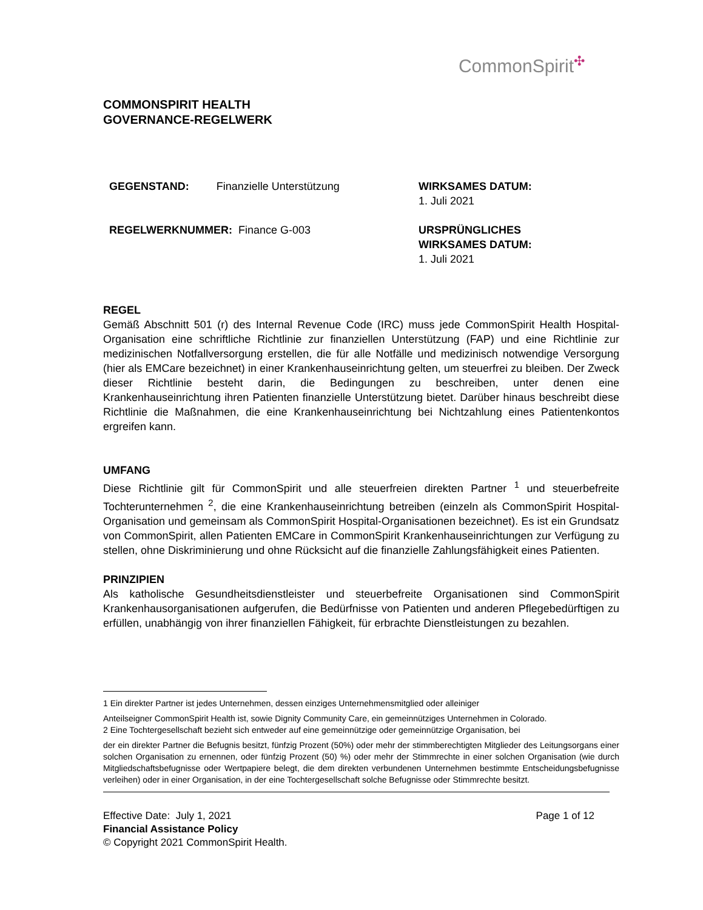CommonSpirit<sup>✣</sup>
COMMONSPIRIT HEALTH
GOVERNANCE-REGELWERK
GEGENSTAND: Finanzielle Unterstützung
WIRKSAMES DATUM:
1. Juli 2021
REGELWERKNUMMER: Finance G-003
URSPRÜNGLICHES
WIRKSAMES DATUM:
1. Juli 2021
REGEL
Gemäß Abschnitt 501 (r) des Internal Revenue Code (IRC) muss jede CommonSpirit Health Hospital-Organisation eine schriftliche Richtlinie zur finanziellen Unterstützung (FAP) und eine Richtlinie zur medizinischen Notfallversorgung erstellen, die für alle Notfälle und medizinisch notwendige Versorgung (hier als EMCare bezeichnet) in einer Krankenhauseinrichtung gelten, um steuerfrei zu bleiben. Der Zweck dieser Richtlinie besteht darin, die Bedingungen zu beschreiben, unter denen eine Krankenhauseinrichtung ihren Patienten finanzielle Unterstützung bietet. Darüber hinaus beschreibt diese Richtlinie die Maßnahmen, die eine Krankenhauseinrichtung bei Nichtzahlung eines Patientenkontos ergreifen kann.
UMFANG
Diese Richtlinie gilt für CommonSpirit und alle steuerfreien direkten Partner <sup>1</sup> und steuerbefreite Tochterunternehmen <sup>2</sup>, die eine Krankenhauseinrichtung betreiben (einzeln als CommonSpirit Hospital-Organisation und gemeinsam als CommonSpirit Hospital-Organisationen bezeichnet). Es ist ein Grundsatz von CommonSpirit, allen Patienten EMCare in CommonSpirit Krankenhauseinrichtungen zur Verfügung zu stellen, ohne Diskriminierung und ohne Rücksicht auf die finanzielle Zahlungsfähigkeit eines Patienten.
PRINZIPIEN
Als katholische Gesundheitsdienstleister und steuerbefreite Organisationen sind CommonSpirit Krankenhausorganisationen aufgerufen, die Bedürfnisse von Patienten und anderen Pflegebedürftigen zu erfüllen, unabhängig von ihrer finanziellen Fähigkeit, für erbrachte Dienstleistungen zu bezahlen.
1 Ein direkter Partner ist jedes Unternehmen, dessen einziges Unternehmensmitglied oder alleiniger
Anteilseigner CommonSpirit Health ist, sowie Dignity Community Care, ein gemeinnütziges Unternehmen in Colorado.
2 Eine Tochtergesellschaft bezieht sich entweder auf eine gemeinnützige oder gemeinnützige Organisation, bei
der ein direkter Partner die Befugnis besitzt, fünfzig Prozent (50%) oder mehr der stimmberechtigten Mitglieder des Leitungsorgans einer solchen Organisation zu ernennen, oder fünfzig Prozent (50) %) oder mehr der Stimmrechte in einer solchen Organisation (wie durch Mitgliedschaftsbefugnisse oder Wertpapiere belegt, die dem direkten verbundenen Unternehmen bestimmte Entscheidungsbefugnisse verleihen) oder in einer Organisation, in der eine Tochtergesellschaft solche Befugnisse oder Stimmrechte besitzt.
Effective Date: July 1, 2021 Page 1 of 12
Financial Assistance Policy
© Copyright 2021 CommonSpirit Health.